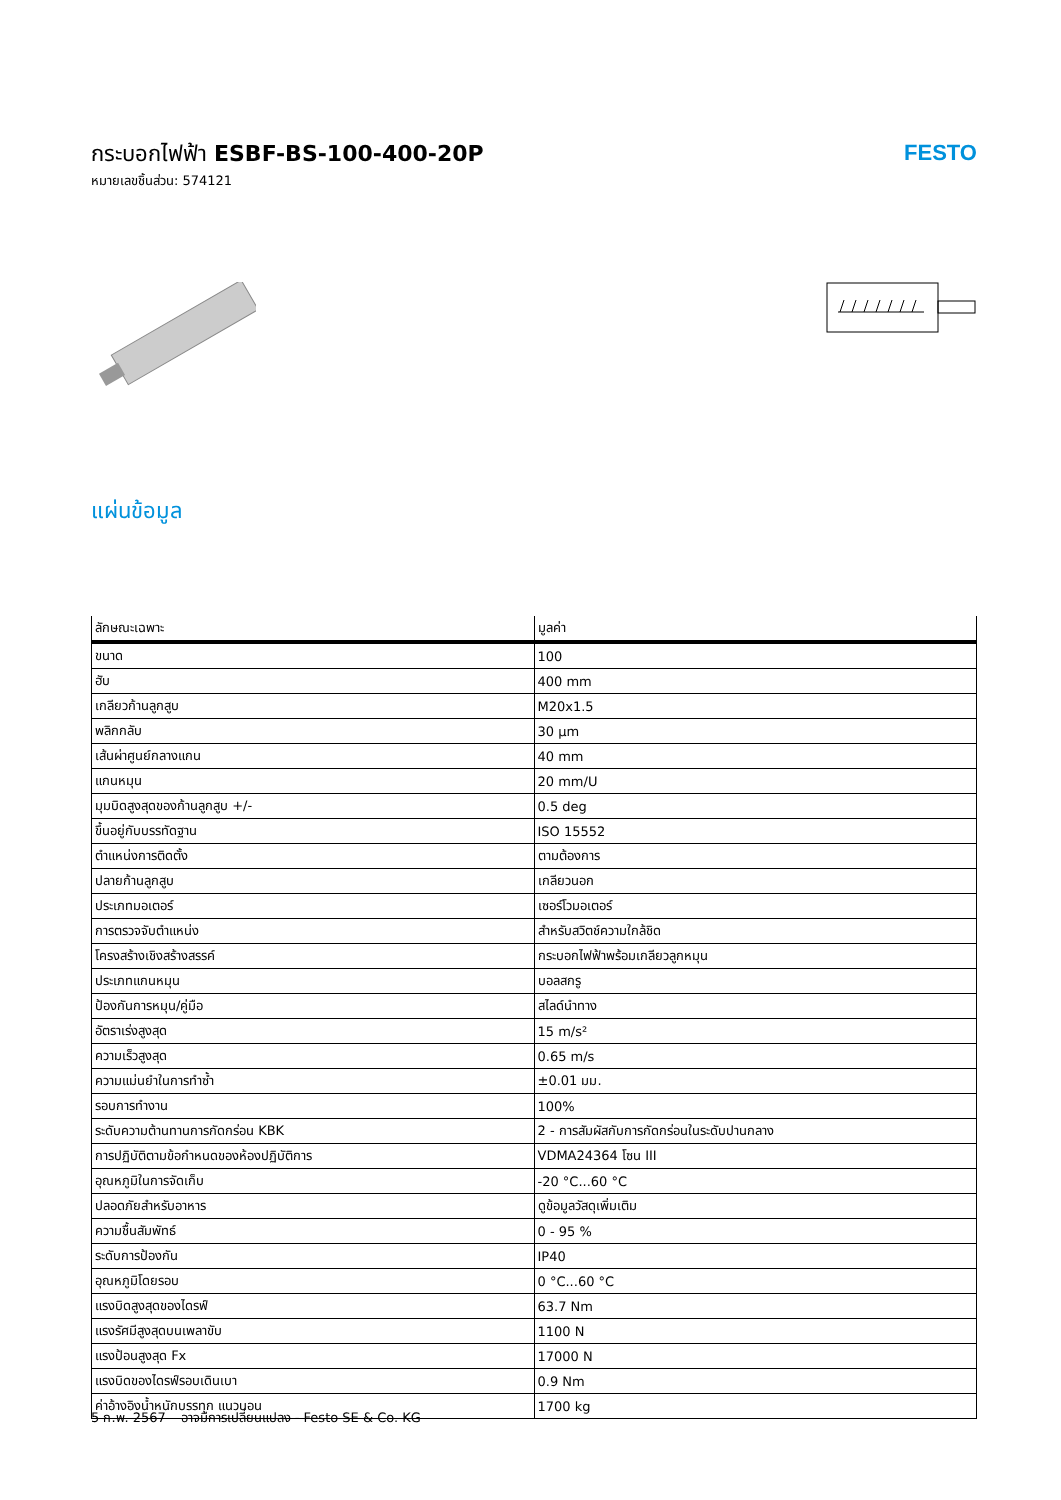กระบอกไฟฟ้า ESBF-BS-100-400-20P
หมายเลขชิ้นส่วน: 574121
FESTO
แผ่นข้อมูล
| ลักษณะเฉพาะ | มูลค่า |
| --- | --- |
| ขนาด | 100 |
| ฮับ | 400 mm |
| เกลียวก้านลูกสูบ | M20x1.5 |
| พลิกกลับ | 30 µm |
| เส้นผ่าศูนย์กลางแกน | 40 mm |
| แกนหมุน | 20 mm/U |
| มุมบิดสูงสุดของก้านลูกสูบ +/- | 0.5 deg |
| ขึ้นอยู่กับบรรทัดฐาน | ISO 15552 |
| ตำแหน่งการติดตั้ง | ตามต้องการ |
| ปลายก้านลูกสูบ | เกลียวนอก |
| ประเภทมอเตอร์ | เซอร์โวมอเตอร์ |
| การตรวจจับตำแหน่ง | สำหรับสวิตช์ความใกล้ชิด |
| โครงสร้างเชิงสร้างสรรค์ | กระบอกไฟฟ้าพร้อมเกลียวลูกหมุน |
| ประเภทแกนหมุน | บอลสกรู |
| ป้องกันการหมุน/คู่มือ | สไลด์นำทาง |
| อัตราเร่งสูงสุด | 15 m/s² |
| ความเร็วสูงสุด | 0.65 m/s |
| ความแม่นยำในการทำซ้ำ | ±0.01 มม. |
| รอบการทำงาน | 100% |
| ระดับความต้านทานการกัดกร่อน KBK | 2 - การสัมผัสกับการกัดกร่อนในระดับปานกลาง |
| การปฏิบัติตามข้อกำหนดของห้องปฏิบัติการ | VDMA24364 โซน III |
| อุณหภูมิในการจัดเก็บ | -20 °C...60 °C |
| ปลอดภัยสำหรับอาหาร | ดูข้อมูลวัสดุเพิ่มเติม |
| ความชื้นสัมพัทธ์ | 0 - 95 % |
| ระดับการป้องกัน | IP40 |
| อุณหภูมิโดยรอบ | 0 °C...60 °C |
| แรงบิดสูงสุดของไดรฟ์ | 63.7 Nm |
| แรงรัศมีสูงสุดบนเพลาขับ | 1100 N |
| แรงป้อนสูงสุด Fx | 17000 N |
| แรงบิดของไดรฟ์รอบเดินเบา | 0.9 Nm |
| ค่าอ้างอิงน้ำหนักบรรทุก แนวนอน | 1700 kg |
5 ก.พ. 2567 – อาจมีการเปลี่ยนแปลง - Festo SE & Co. KG